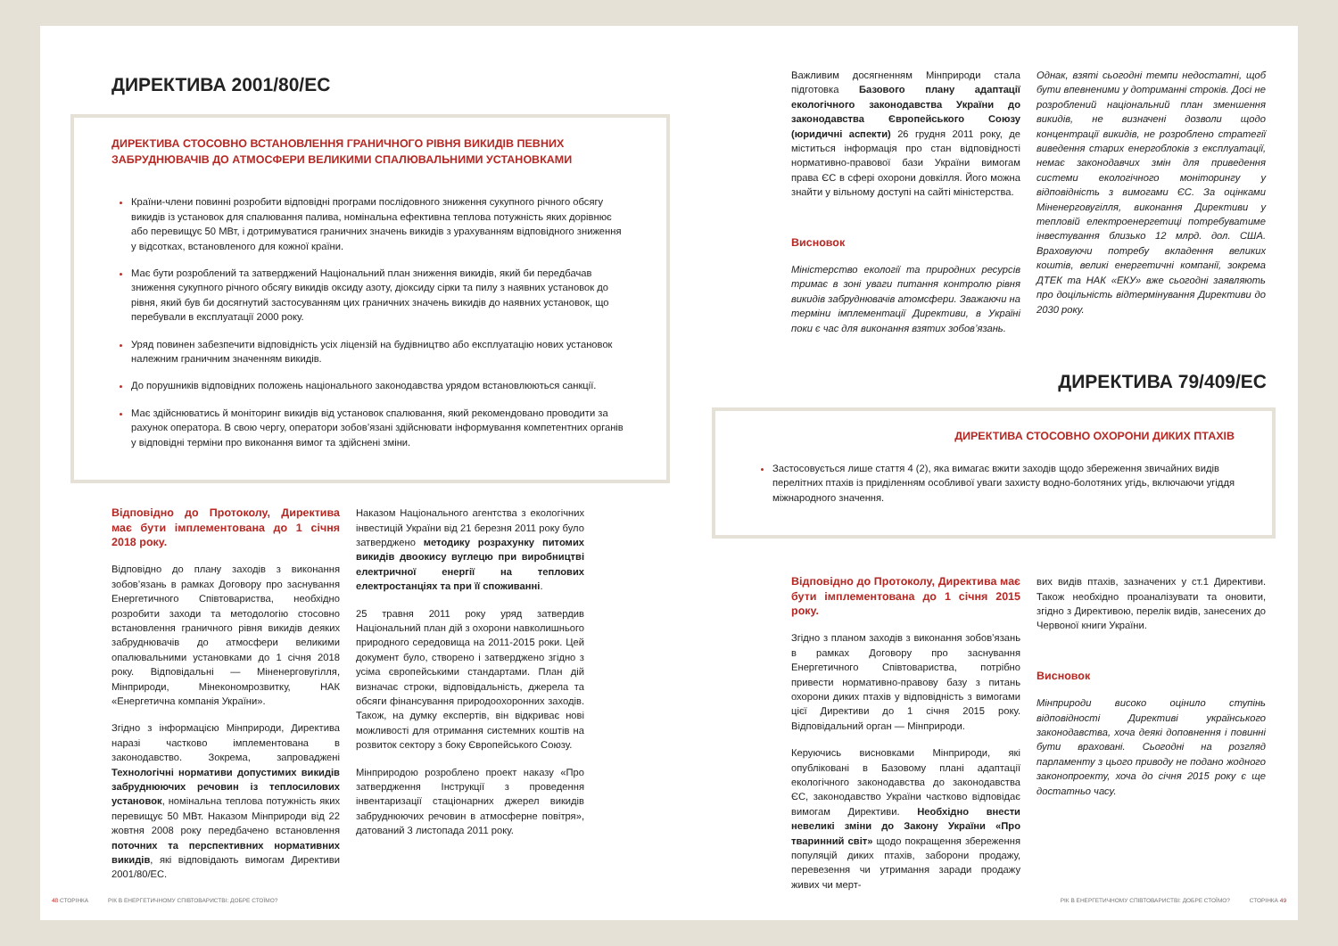ДИРЕКТИВА 2001/80/ЕС
ДИРЕКТИВА СТОСОВНО ВСТАНОВЛЕННЯ ГРАНИЧНОГО РІВНЯ ВИКИДІВ ПЕВНИХ ЗАБРУДНЮВАЧІВ ДО АТМОСФЕРИ ВЕЛИКИМИ СПАЛЮВАЛЬНИМИ УСТАНОВКАМИ
Країни-члени повинні розробити відповідні програми послідовного зниження сукупного річного обсягу викидів із установок для спалювання палива, номінальна ефективна теплова потужність яких дорівнює або перевищує 50 МВт, і дотримуватися граничних значень викидів з урахуванням відповідного зниження у відсотках, встановленого для кожної країни.
Має бути розроблений та затверджений Національний план зниження викидів, який би передбачав зниження сукупного річного обсягу викидів оксиду азоту, діоксиду сірки та пилу з наявних установок до рівня, який був би досягнутий застосуванням цих граничних значень викидів до наявних установок, що перебували в експлуатації 2000 року.
Уряд повинен забезпечити відповідність усіх ліцензій на будівництво або експлуатацію нових установок належним граничним значенням викидів.
До порушників відповідних положень національного законодавства урядом встановлюються санкції.
Має здійснюватись й моніторинг викидів від установок спалювання, який рекомендовано проводити за рахунок оператора. В свою чергу, оператори зобов’язані здійснювати інформування компетентних органів у відповідні терміни про виконання вимог та здійснені зміни.
Відповідно до Протоколу, Директива має бути імплементована до 1 січня 2018 року.
Відповідно до плану заходів з виконання зобов’язань в рамках Договору про заснування Енергетичного Співтовариства, необхідно розробити заходи та методологію стосовно встановлення граничного рівня викидів деяких забруднювачів до атмосфери великими опалювальними установками до 1 січня 2018 року. Відповідальні — Міненерговугілля, Мінприроди, Мінекономрозвитку, НАК «Енергетична компанія України».
Згідно з інформацією Мінприроди, Директива наразі частково імплементована в законодавство. Зокрема, запроваджені Технологічні нормативи допустимих викидів забруднюючих речовин із теплосилових установок, номінальна теплова потужність яких перевищує 50 МВт. Наказом Мінприроди від 22 жовтня 2008 року передбачено встановлення поточних та перспективних нормативних викидів, які відповідають вимогам Директиви 2001/80/ЕС.
Наказом Національного агентства з екологічних інвестицій України від 21 березня 2011 року було затверджено методику розрахунку питомих викидів двоокису вуглецю при виробництві електричної енергії на теплових електростанціях та при її споживанні.
25 травня 2011 року уряд затвердив Національний план дій з охорони навколишнього природного середовища на 2011-2015 роки. Цей документ було, створено і затверджено згідно з усіма європейськими стандартами. План дій визначає строки, відповідальність, джерела та обсяги фінансування природоохоронних заходів. Також, на думку експертів, він відкриває нові можливості для отримання системних коштів на розвиток сектору з боку Європейського Союзу.
Мінприродою розроблено проект наказу «Про затвердження Інструкції з проведення інвентаризації стаціонарних джерел викидів забруднюючих речовин в атмосферне повітря», датований 3 листопада 2011 року.
48 СТОРІНКА РІК В ЕНЕРГЕТИЧНОМУ СПІВТОВАРИСТВІ: ДОБРЕ СТОЇМО?
Важливим досягненням Мінприроди стала підготовка Базового плану адаптації екологічного законодавства України до законодавства Європейського Союзу (юридичні аспекти) 26 грудня 2011 року, де міститься інформація про стан відповідності нормативно-правової бази України вимогам права ЄС в сфері охорони довкілля. Його можна знайти у вільному доступі на сайті міністерства.
Висновок
Міністерство екології та природних ресурсів тримає в зоні уваги питання контролю рівня викидів забруднювачів атомсфери. Зважаючи на терміни імплементації Директиви, в Україні поки є час для виконання взятих зобов’язань.
Однак, взяті сьогодні темпи недостатні, щоб бути впевненими у дотриманні строків. Досі не розроблений національний план зменшення викидів, не визначені дозволи щодо концентрації викидів, не розроблено стратегії виведення старих енергоблоків з експлуатації, немає законодавчих змін для приведення системи екологічного моніторингу у відповідність з вимогами ЄС. За оцінками Міненерговугілля, виконання Директиви у тепловій електроенергетиці потребуватиме інвестування близько 12 млрд. дол. США. Враховуючи потребу вкладення великих коштів, великі енергетичні компанії, зокрема ДТЕК та НАК «ЕКУ» вже сьогодні заявляють про доцільність відтермінування Директиви до 2030 року.
ДИРЕКТИВА 79/409/ЕС
ДИРЕКТИВА СТОСОВНО ОХОРОНИ ДИКИХ ПТАХІВ
Застосовується лише стаття 4 (2), яка вимагає вжити заходів щодо збереження звичайних видів перелітних птахів із приділенням особливої уваги захисту водно-болотяних угідь, включаючи угіддя міжнародного значення.
Відповідно до Протоколу, Директива має бути імплементована до 1 січня 2015 року.
Згідно з планом заходів з виконання зобов’язань в рамках Договору про заснування Енергетичного Співтовариства, потрібно привести нормативно-правову базу з питань охорони диких птахів у відповідність з вимогами цієї Директиви до 1 січня 2015 року. Відповідальний орган — Мінприроди.
Керуючись висновками Мінприроди, які опубліковані в Базовому плані адаптації екологічного законодавства до законодавства ЄС, законодавство України частково відповідає вимогам Директиви. Необхідно внести невеликі зміни до Закону України «Про тваринний світ» щодо покращення збереження популяцій диких птахів, заборони продажу, перевезення чи утримання заради продажу живих чи мерт-
вих видів птахів, зазначених у ст.1 Директиви. Також необхідно проаналізувати та оновити, згідно з Директивою, перелік видів, занесених до Червоної книги України.
Висновок
Мінприроди високо оцінило ступінь відповідності Директиві українського законодавства, хоча деякі доповнення і повинні бути враховані. Сьогодні на розгляд парламенту з цього приводу не подано жодного законопроекту, хоча до січня 2015 року є ще достатньо часу.
РІК В ЕНЕРГЕТИЧНОМУ СПІВТОВАРИСТВІ: ДОБРЕ СТОЇМО? СТОРІНКА 49